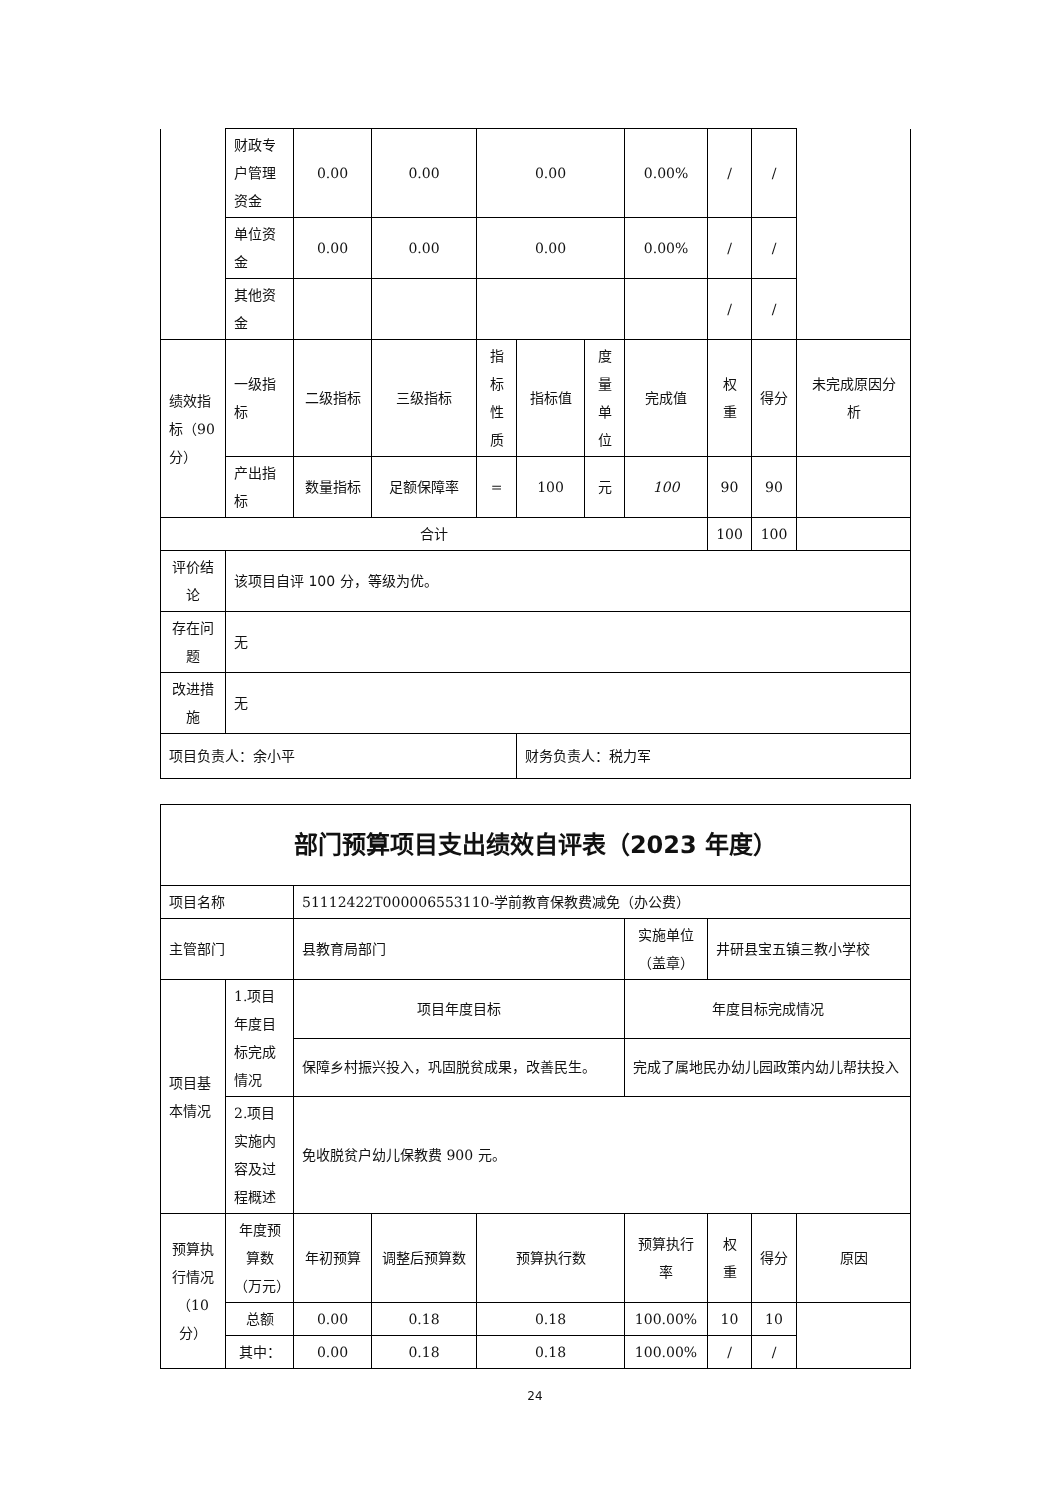| | 财政专户管理资金 | 0.00 | 0.00 | 0.00 | | | 0.00% | / | / | |
| | 单位资金 | 0.00 | 0.00 | 0.00 | | | 0.00% | / | / | |
| | 其他资金 | | | | | | | / | / | |
| 绩效指标（90分） | 一级指标 | 二级指标 | 三级指标 | 指标性质 | 指标值 | 度量单位 | 完成值 | 权重 | 得分 | 未完成原因分析 |
| | 产出指标 | 数量指标 | 足额保障率 | = | 100 | 元 | 100 | 90 | 90 | |
| 合计 | | | | | | | | 100 | 100 | |
| 评价结论 | 该项目自评 100 分，等级为优。 | | | | | | | | | |
| 存在问题 | 无 | | | | | | | | | |
| 改进措施 | 无 | | | | | | | | | |
| 项目负责人：余小平 | | | | | 财务负责人：税力军 | | | | | |
| 部门预算项目支出绩效自评表（2023 年度） | | | | | | | | |
| 项目名称 | | 51112422T000006553110-学前教育保教费减免（办公费） | | | | | | |
| 主管部门 | | 县教育局部门 | | | 实施单位（盖章） | 井研县宝五镇三教小学校 | | |
| 项目基本情况 | 1.项目年度目标完成情况 | 项目年度目标 | | | 年度目标完成情况 | | | |
| | | 保障乡村振兴投入，巩固脱贫成果，改善民生。 | | | 完成了属地民办幼儿园政策内幼儿帮扶投入 | | | |
| | 2.项目实施内容及过程概述 | 免收脱贫户幼儿保教费 900 元。 | | | | | | |
| 预算执行情况（10分） | 年度预算数（万元） | 年初预算 | 调整后预算数 | 预算执行数 | 预算执行率 | 权重 | 得分 | 原因 |
| | 总额 | 0.00 | 0.18 | 0.18 | 100.00% | 10 | 10 | |
| | 其中： | 0.00 | 0.18 | 0.18 | 100.00% | / | / | |
24